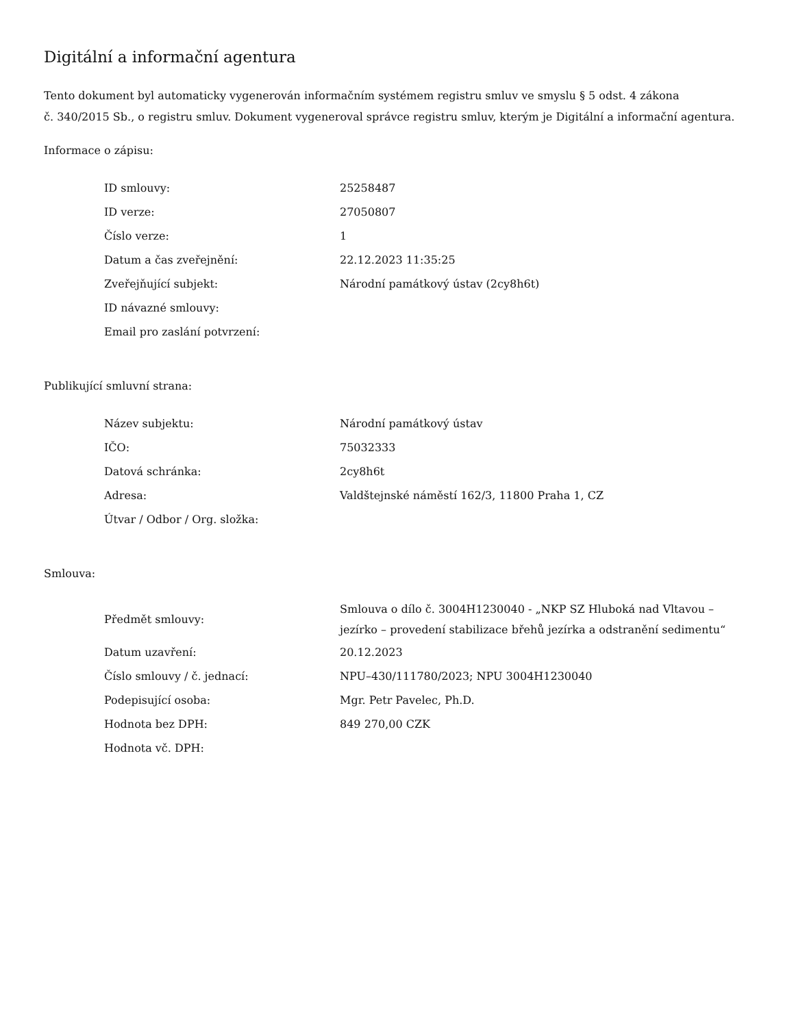Digitální a informační agentura
Tento dokument byl automaticky vygenerován informačním systémem registru smluv ve smyslu § 5 odst. 4 zákona
č. 340/2015 Sb., o registru smluv. Dokument vygeneroval správce registru smluv, kterým je Digitální a informační agentura.
Informace o zápisu:
| ID smlouvy: | 25258487 |
| ID verze: | 27050807 |
| Číslo verze: | 1 |
| Datum a čas zveřejnění: | 22.12.2023 11:35:25 |
| Zveřejňující subjekt: | Národní památkový ústav (2cy8h6t) |
| ID návazné smlouvy: | |
| Email pro zaslání potvrzení: | |
Publikující smluvní strana:
| Název subjektu: | Národní památkový ústav |
| IČO: | 75032333 |
| Datová schránka: | 2cy8h6t |
| Adresa: | Valdštejnské náměstí 162/3, 11800 Praha 1, CZ |
| Útvar / Odbor / Org. složka: | |
Smlouva:
| Předmět smlouvy: | Smlouva o dílo č. 3004H1230040 - „NKP SZ Hluboká nad Vltavou – jezírko – provedení stabilizace břehů jezírka a odstranění sedimentu“ |
| Datum uzavření: | 20.12.2023 |
| Číslo smlouvy / č. jednací: | NPU–430/111780/2023; NPU 3004H1230040 |
| Podepisující osoba: | Mgr. Petr Pavelec, Ph.D. |
| Hodnota bez DPH: | 849 270,00 CZK |
| Hodnota vč. DPH: | |